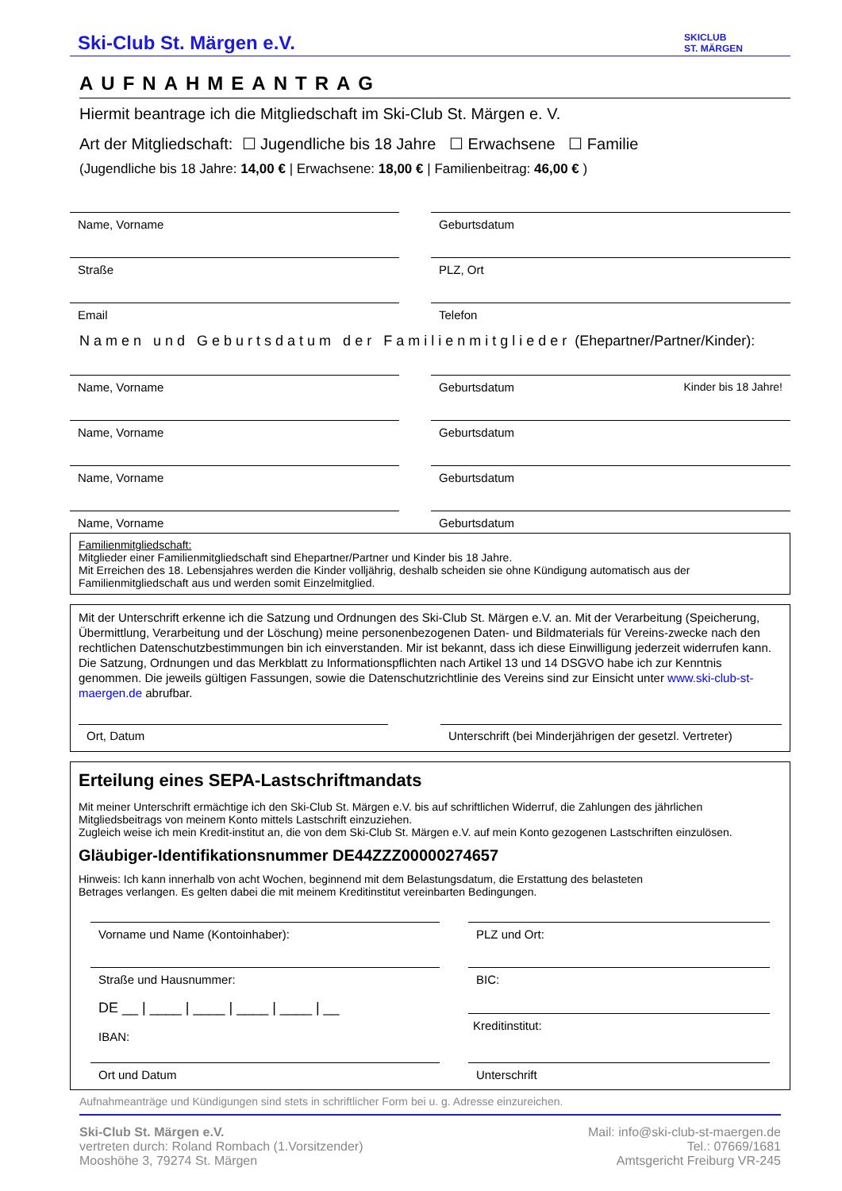Ski-Club St. Märgen e.V.
SKICLUB
ST. MÄRGEN
AUFNAHMEANTRAG
Hiermit beantrage ich die Mitgliedschaft im Ski-Club St. Märgen e. V.
Art der Mitgliedschaft: ☐ Jugendliche bis 18 Jahre ☐ Erwachsene ☐ Familie
(Jugendliche bis 18 Jahre: 14,00 € | Erwachsene: 18,00 € | Familienbeitrag: 46,00 € )
Name, Vorname Geburtsdatum
Straße PLZ, Ort
Email Telefon
Namen und Geburtsdatum der Familienmitglieder (Ehepartner/Partner/Kinder):
Name, Vorname Geburtsdatum Kinder bis 18 Jahre!
Name, Vorname Geburtsdatum
Name, Vorname Geburtsdatum
Name, Vorname Geburtsdatum
Familienmitgliedschaft:
Mitglieder einer Familienmitgliedschaft sind Ehepartner/Partner und Kinder bis 18 Jahre.
Mit Erreichen des 18. Lebensjahres werden die Kinder volljährig, deshalb scheiden sie ohne Kündigung automatisch aus der Familienmitgliedschaft aus und werden somit Einzelmitglied.
Mit der Unterschrift erkenne ich die Satzung und Ordnungen des Ski-Club St. Märgen e.V. an. Mit der Verarbeitung (Speicherung, Übermittlung, Verarbeitung und der Löschung) meine personenbezogenen Daten- und Bildmaterials für Vereins-zwecke nach den rechtlichen Datenschutzbestimmungen bin ich einverstanden. Mir ist bekannt, dass ich diese Einwilligung jederzeit widerrufen kann. Die Satzung, Ordnungen und das Merkblatt zu Informationspflichten nach Artikel 13 und 14 DSGVO habe ich zur Kenntnis genommen. Die jeweils gültigen Fassungen, sowie die Datenschutzrichtlinie des Vereins sind zur Einsicht unter www.ski-club-st-maergen.de abrufbar.
Ort, Datum Unterschrift (bei Minderjährigen der gesetzl. Vertreter)
Erteilung eines SEPA-Lastschriftmandats
Mit meiner Unterschrift ermächtige ich den Ski-Club St. Märgen e.V. bis auf schriftlichen Widerruf, die Zahlungen des jährlichen Mitgliedsbeitrags von meinem Konto mittels Lastschrift einzuziehen.
Zugleich weise ich mein Kredit-institut an, die von dem Ski-Club St. Märgen e.V. auf mein Konto gezogenen Lastschriften einzulösen.
Gläubiger-Identifikationsnummer DE44ZZZ00000274657
Hinweis: Ich kann innerhalb von acht Wochen, beginnend mit dem Belastungsdatum, die Erstattung des belasteten
Betrages verlangen. Es gelten dabei die mit meinem Kreditinstitut vereinbarten Bedingungen.
Vorname und Name (Kontoinhaber): PLZ und Ort:
Straße und Hausnummer:
DE __ | ____ | ____ | ____ | ____ | __
IBAN:
BIC:
Kreditinstitut:
Ort und Datum Unterschrift
Aufnahmeanträge und Kündigungen sind stets in schriftlicher Form bei u. g. Adresse einzureichen.
Ski-Club St. Märgen e.V.
vertreten durch: Roland Rombach (1.Vorsitzender)
Mooshöhe 3, 79274 St. Märgen
Mail: info@ski-club-st-maergen.de
Tel.: 07669/1681
Amtsgericht Freiburg VR-245